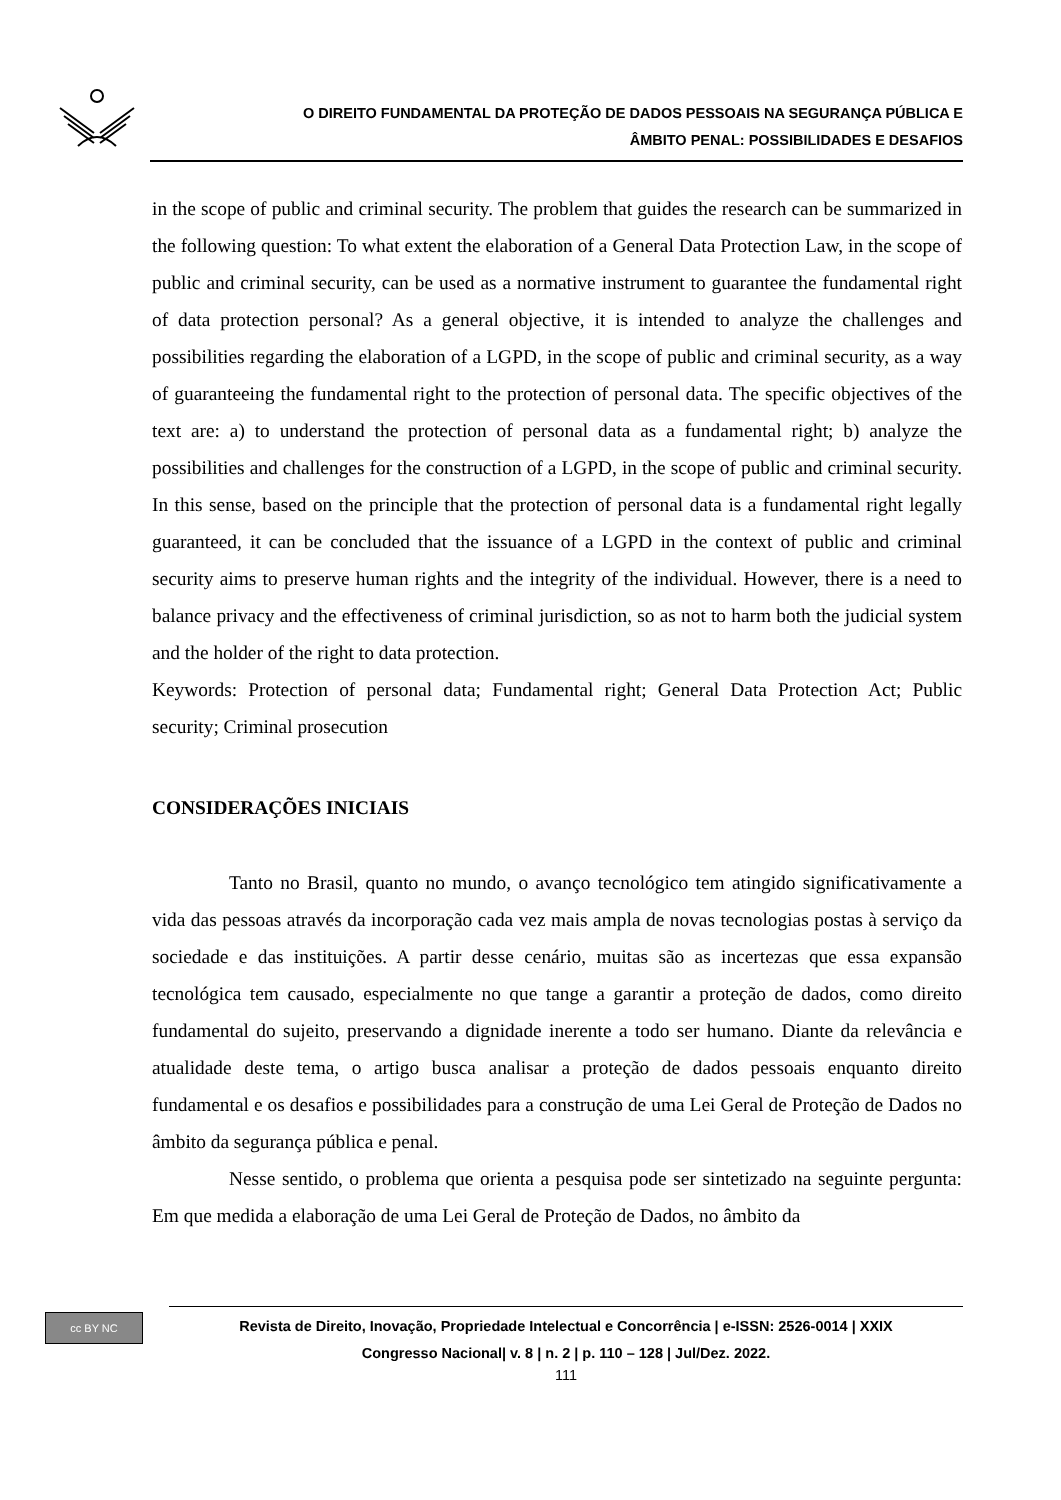O DIREITO FUNDAMENTAL DA PROTEÇÃO DE DADOS PESSOAIS NA SEGURANÇA PÚBLICA E
ÂMBITO PENAL: POSSIBILIDADES E DESAFIOS
in the scope of public and criminal security. The problem that guides the research can be summarized in the following question: To what extent the elaboration of a General Data Protection Law, in the scope of public and criminal security, can be used as a normative instrument to guarantee the fundamental right of data protection personal? As a general objective, it is intended to analyze the challenges and possibilities regarding the elaboration of a LGPD, in the scope of public and criminal security, as a way of guaranteeing the fundamental right to the protection of personal data. The specific objectives of the text are: a) to understand the protection of personal data as a fundamental right; b) analyze the possibilities and challenges for the construction of a LGPD, in the scope of public and criminal security. In this sense, based on the principle that the protection of personal data is a fundamental right legally guaranteed, it can be concluded that the issuance of a LGPD in the context of public and criminal security aims to preserve human rights and the integrity of the individual. However, there is a need to balance privacy and the effectiveness of criminal jurisdiction, so as not to harm both the judicial system and the holder of the right to data protection.
Keywords: Protection of personal data; Fundamental right; General Data Protection Act; Public security; Criminal prosecution
CONSIDERAÇÕES INICIAIS
Tanto no Brasil, quanto no mundo, o avanço tecnológico tem atingido significativamente a vida das pessoas através da incorporação cada vez mais ampla de novas tecnologias postas à serviço da sociedade e das instituições. A partir desse cenário, muitas são as incertezas que essa expansão tecnológica tem causado, especialmente no que tange a garantir a proteção de dados, como direito fundamental do sujeito, preservando a dignidade inerente a todo ser humano. Diante da relevância e atualidade deste tema, o artigo busca analisar a proteção de dados pessoais enquanto direito fundamental e os desafios e possibilidades para a construção de uma Lei Geral de Proteção de Dados no âmbito da segurança pública e penal.
Nesse sentido, o problema que orienta a pesquisa pode ser sintetizado na seguinte pergunta: Em que medida a elaboração de uma Lei Geral de Proteção de Dados, no âmbito da
cc BY NC
Revista de Direito, Inovação, Propriedade Intelectual e Concorrência | e-ISSN: 2526-0014 | XXIX
Congresso Nacional| v. 8 | n. 2 | p. 110 – 128 | Jul/Dez. 2022.
111